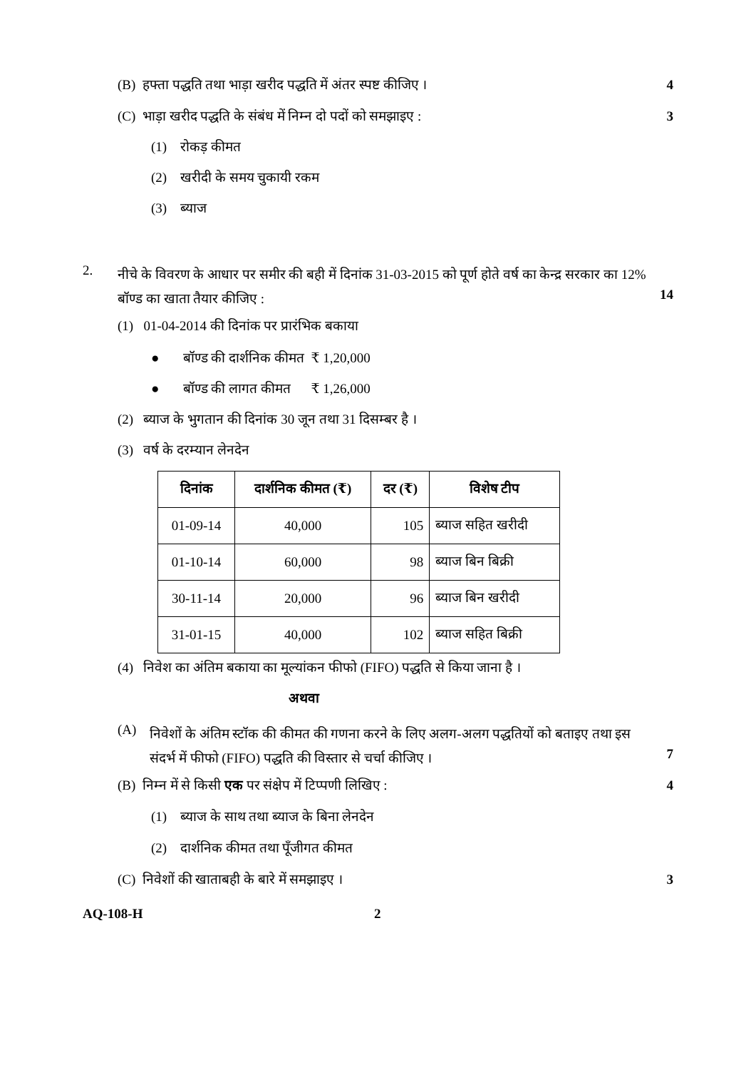(B) हफ्ता पद्धति तथा भाड़ा खरीद पद्धति में अंतर स्पष्ट कीजिए ।
4
(C) भाड़ा खरीद पद्धति के संबंध में निम्न दो पदों को समझाइए :
3
(1) रोकड़ कीमत
(2) खरीदी के समय चुकायी रकम
(3) ब्याज
2.
नीचे के विवरण के आधार पर समीर की बही में दिनांक 31-03-2015 को पूर्ण होते वर्ष का केन्द्र सरकार का 12% बॉण्ड का खाता तैयार कीजिए :
14
(1) 01-04-2014 की दिनांक पर प्रारंभिक बकाया
● बॉण्ड की दार्शनिक कीमत ₹ 1,20,000
● बॉण्ड की लागत कीमत ₹ 1,26,000
(2) ब्याज के भुगतान की दिनांक 30 जून तथा 31 दिसम्बर है ।
(3) वर्ष के दरम्यान लेनदेन
| दिनांक | दार्शनिक कीमत (₹) | दर (₹) | विशेष टीप |
| --- | --- | --- | --- |
| 01-09-14 | 40,000 | 105 | ब्याज सहित खरीदी |
| 01-10-14 | 60,000 | 98 | ब्याज बिन बिक्री |
| 30-11-14 | 20,000 | 96 | ब्याज बिन खरीदी |
| 31-01-15 | 40,000 | 102 | ब्याज सहित बिक्री |
(4) निवेश का अंतिम बकाया का मूल्यांकन फीफो (FIFO) पद्धति से किया जाना है ।
अथवा
(A)
निवेशों के अंतिम स्टॉक की कीमत की गणना करने के लिए अलग-अलग पद्धतियों को बताइए तथा इस संदर्भ में फीफो (FIFO) पद्धति की विस्तार से चर्चा कीजिए ।
7
(B) निम्न में से किसी एक पर संक्षेप में टिप्पणी लिखिए :
4
(1) ब्याज के साथ तथा ब्याज के बिना लेनदेन
(2) दार्शनिक कीमत तथा पूँजीगत कीमत
(C) निवेशों की खाताबही के बारे में समझाइए ।
3
AQ-108-H 2